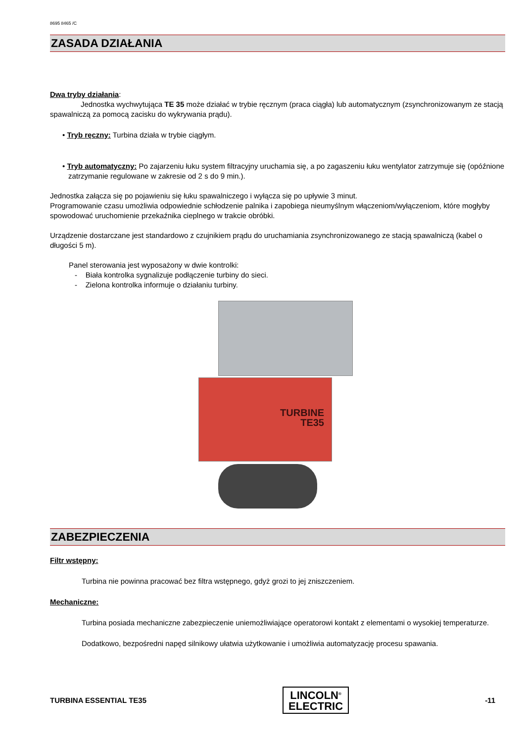8695 8465 /C
ZASADA DZIAŁANIA
Dwa tryby działania:
Jednostka wychwytująca TE 35 może działać w trybie ręcznym (praca ciągła) lub automatycznym (zsynchronizowanym ze stacją spawalniczą za pomocą zacisku do wykrywania prądu).
• Tryb ręczny: Turbina działa w trybie ciągłym.
• Tryb automatyczny: Po zajarzeniu łuku system filtracyjny uruchamia się, a po zagaszeniu łuku wentylator zatrzymuje się (opóźnione zatrzymanie regulowane w zakresie od 2 s do 9 min.).
Jednostka załącza się po pojawieniu się łuku spawalniczego i wyłącza się po upływie 3 minut.
Programowanie czasu umożliwia odpowiednie schłodzenie palnika i zapobiega nieumyślnym włączeniom/wyłączeniom, które mogłyby spowodować uruchomienie przekaźnika cieplnego w trakcie obróbki.
Urządzenie dostarczane jest standardowo z czujnikiem prądu do uruchamiania zsynchronizowanego ze stacją spawalniczą (kabel o długości 5 m).
Panel sterowania jest wyposażony w dwie kontrolki:
- Biała kontrolka sygnalizuje podłączenie turbiny do sieci.
- Zielona kontrolka informuje o działaniu turbiny.
TURBINE
TE35
ZABEZPIECZENIA
Filtr wstępny:
Turbina nie powinna pracować bez filtra wstępnego, gdyż grozi to jej zniszczeniem.
Mechaniczne:
Turbina posiada mechaniczne zabezpieczenie uniemożliwiające operatorowi kontakt z elementami o wysokiej temperaturze.
Dodatkowo, bezpośredni napęd silnikowy ułatwia użytkowanie i umożliwia automatyzację procesu spawania.
TURBINA ESSENTIAL TE35
LINCOLN<sup>®</sup>
ELECTRIC
-11